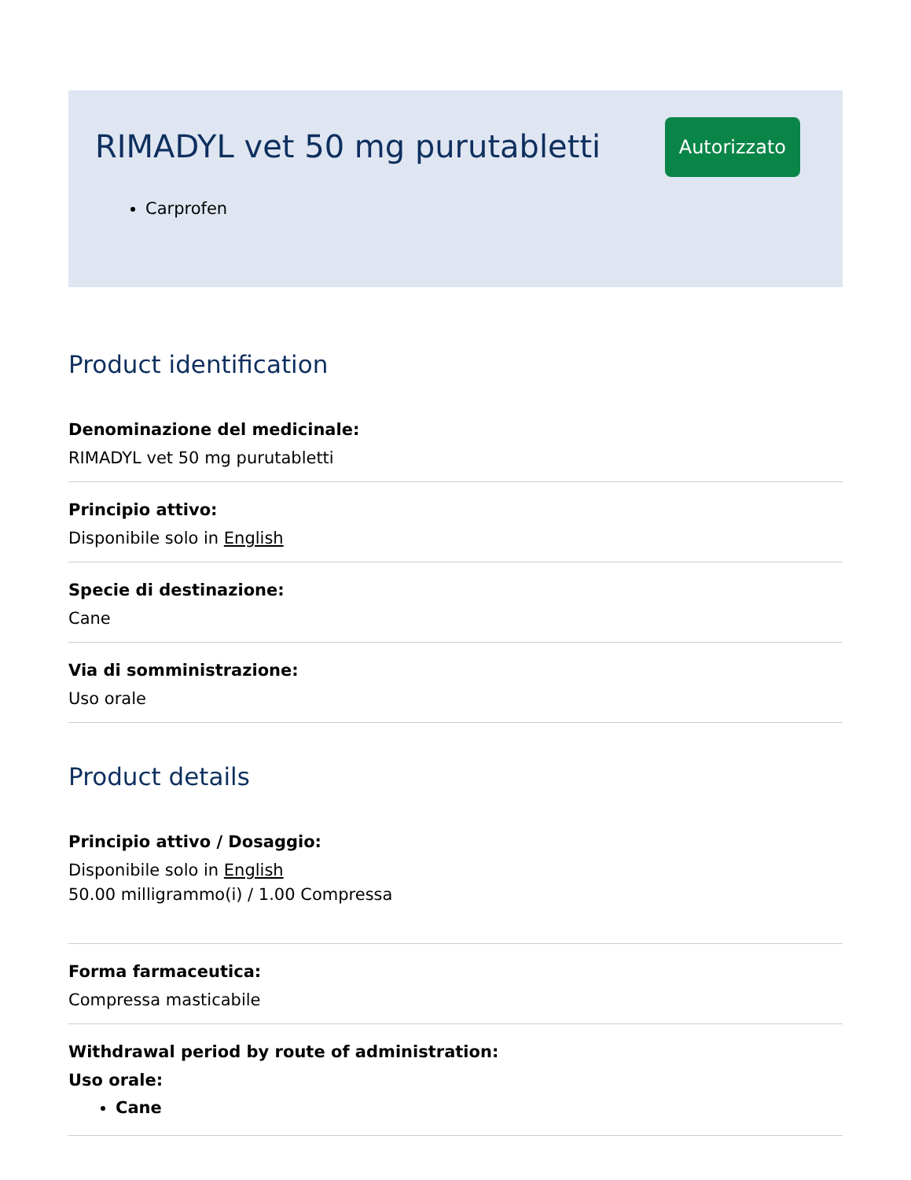RIMADYL vet 50 mg purutabletti
Autorizzato
Carprofen
Product identification
Denominazione del medicinale:
RIMADYL vet 50 mg purutabletti
Principio attivo:
Disponibile solo in English
Specie di destinazione:
Cane
Via di somministrazione:
Uso orale
Product details
Principio attivo / Dosaggio:
Disponibile solo in English
50.00 milligrammo(i) / 1.00 Compressa
Forma farmaceutica:
Compressa masticabile
Withdrawal period by route of administration:
Uso orale:
Cane